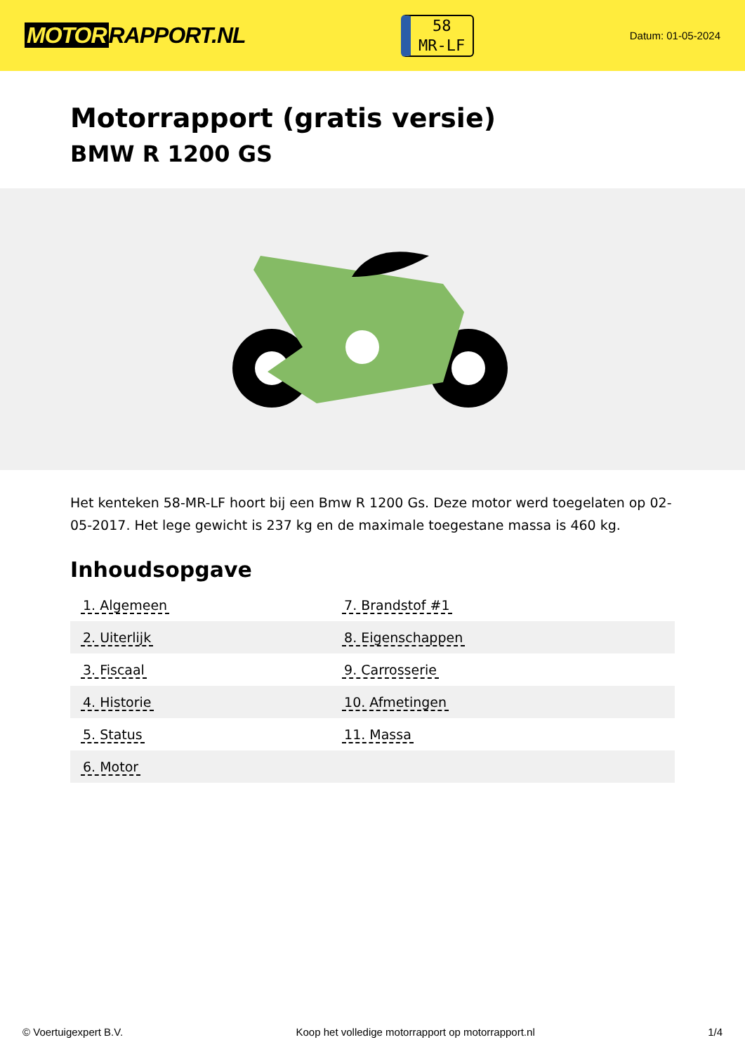MOTOR RAPPORT.NL
58
MR-LF
Datum: 01-05-2024
Motorrapport (gratis versie)
BMW R 1200 GS
Het kenteken 58-MR-LF hoort bij een Bmw R 1200 Gs. Deze motor werd toegelaten op 02-05-2017. Het lege gewicht is 237 kg en de maximale toegestane massa is 460 kg.
Inhoudsopgave
| 1. Algemeen | 7. Brandstof #1 |
| 2. Uiterlijk | 8. Eigenschappen |
| 3. Fiscaal | 9. Carrosserie |
| 4. Historie | 10. Afmetingen |
| 5. Status | 11. Massa |
| 6. Motor | |
© Voertuigexpert B.V. Koop het volledige motorrapport op motorrapport.nl
1/4